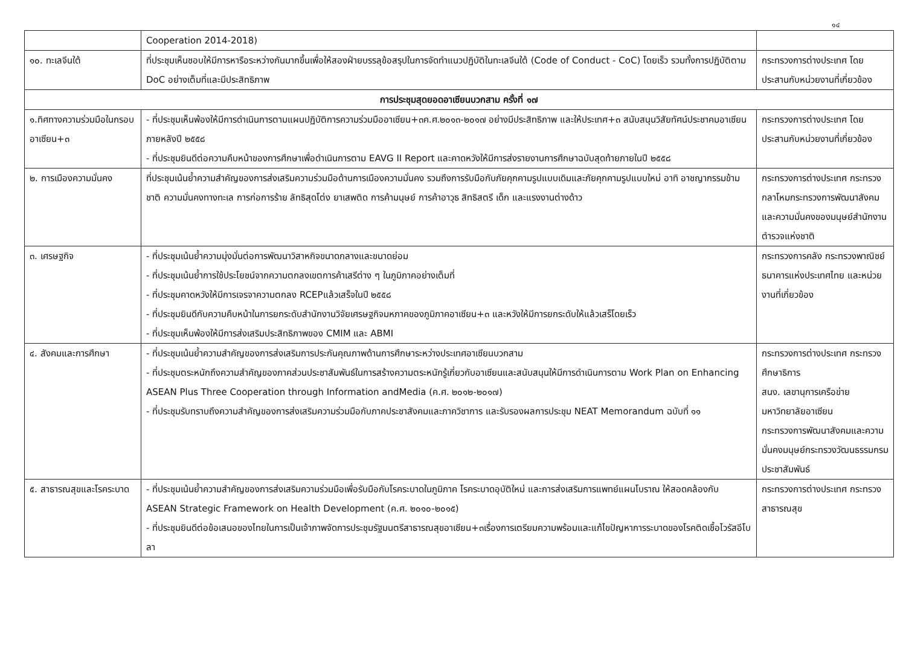๑๔
| | Cooperation 2014-2018) | |
| ๑๐. ทะเลจีนใต้ | ที่ประชุมเห็นชอบให้มีการหารือระหว่างกันมากขึ้นเพื่อให้สองฝ่ายบรรลุข้อสรุปในการจัดทำแนวปฏิบัติในทะเลจีนใต้ (Code of Conduct - CoC) โดยเร็ว รวมทั้งการปฏิบัติตาม DoC อย่างเต็มที่และมีประสิทธิภาพ | กระทรวงการต่างประเทศ โดยประสานกับหน่วยงานที่เกี่ยวข้อง |
| การประชุมสุดยอดอาเซียนบวกสาม ครั้งที่ ๑๗ | | |
| ๑.ทิศทางความร่วมมือในกรอบอาเซียน+๓ | - ที่ประชุมเห็นพ้องให้มีการดำเนินการตามแผนปฏิบัติการความร่วมมืออาเซียน+๓ค.ศ.๒๐๑๓-๒๐๑๗ อย่างมีประสิทธิภาพ และให้ประเทศ+๓ สนับสนุนวิสัยทัศน์ประชาคมอาเซียนภายหลังปี ๒๕๕๘ - ที่ประชุมยินดีต่อความคืบหน้าของการศึกษาเพื่อดำเนินการตาม EAVG II Report และคาดหวังให้มีการส่งรายงานการศึกษาฉบับสุดท้ายภายในปี ๒๕๕๘ | กระทรวงการต่างประเทศ โดยประสานกับหน่วยงานที่เกี่ยวข้อง |
| ๒. การเมืองความมั่นคง | ที่ประชุมเน้นย้ำความสำคัญของการส่งเสริมความร่วมมือด้านการเมืองความมั่นคง รวมถึงการรับมือกับภัยคุกคามรูปแบบเดิมและภัยคุกคามรูปแบบใหม่ อาทิ อาชญากรรมข้ามชาติ ความมั่นคงทางทะเล การก่อการร้าย ลัทธิสุดโต่ง ยาเสพติด การค้ามนุษย์ การค้าอาวุธ สิทธิสตรี เด็ก และแรงงานต่างด้าว | กระทรวงการต่างประเทศ กระทรวงกลาโหมกระทรวงการพัฒนาสังคมและความมั่นคงของมนุษย์สำนักงานตำรวจแห่งชาติ |
| ๓. เศรษฐกิจ | - ที่ประชุมเน้นย้ำความมุ่งมั่นต่อการพัฒนาวิสาหกิจขนาดกลางและขนาดย่อม - ที่ประชุมเน้นย้ำการใช้ประโยชน์จากความตกลงเขตการค้าเสรีต่าง ๆ ในภูมิภาคอย่างเต็มที่ - ที่ประชุมคาดหวังให้มีการเจรจาความตกลง RCEPแล้วเสร็จในปี ๒๕๕๘ - ที่ประชุมยินดีกับความคืบหน้าในการยกระดับสำนักงานวิจัยเศรษฐกิจมหภาคของภูมิภาคอาเซียน+๓ และหวังให้มีการยกระดับให้แล้วเสร็โดยเร็ว - ที่ประชุมเห็นพ้องให้มีการส่งเสริมประสิทธิภาพของ CMIM และ ABMI | กระทรวงการคลัง กระทรวงพาณิชย์ ธนาคารแห่งประเทศไทย และหน่วยงานที่เกี่ยวข้อง |
| ๔. สังคมและการศึกษา | - ที่ประชุมเน้นย้ำความสำคัญของการส่งเสริมการประกันคุณภาพด้านการศึกษาระหว่างประเทศอาเซียนบวกสาม - ที่ประชุมตระหนักถึงความสำคัญของภาคส่วนประชาสัมพันธ์ในการสร้างความตระหนักรู้เกี่ยวกับอาเซียนและสนับสนุนให้มีการดำเนินการตาม Work Plan on Enhancing ASEAN Plus Three Cooperation through Information andMedia (ค.ศ. ๒๐๑๒-๒๐๑๗) - ที่ประชุมรับทราบถึงความสำคัญของการส่งเสริมความร่วมมือกับภาคประชาสังคมและภาควิชาการ และรับรองผลการประชุม NEAT Memorandum ฉบับที่ ๑๑ | กระทรวงการต่างประเทศ กระทรวงศึกษาธิการ สนง. เลขานุการเครือข่ายมหาวิทยาลัยอาเซียน กระทรวงการพัฒนาสังคมและความมั่นคงมนุษย์กระทรวงวัฒนธรรมกรมประชาสัมพันธ์ |
| ๕. สาธารณสุขและโรคระบาด | - ที่ประชุมเน้นย้ำความสำคัญของการส่งเสริมความร่วมมือเพื่อรับมือกับโรคระบาดในภูมิภาค โรคระบาดอุบัติใหม่ และการส่งเสริมการแพทย์แผนโบราณ ให้สอดคล้องกับ ASEAN Strategic Framework on Health Development (ค.ศ. ๒๐๑๐-๒๐๑๕) - ที่ประชุมยินดีต่อข้อเสนอของไทยในการเป็นเจ้าภาพจัดการประชุมรัฐมนตรีสาธารณสุขอาเซียน+๓เรื่องการเตรียมความพร้อมและแก้ไขปัญหาการระบาดของโรคติดเชื้อไวรัสอีโบลา | กระทรวงการต่างประเทศ กระทรวงสาธารณสุข |